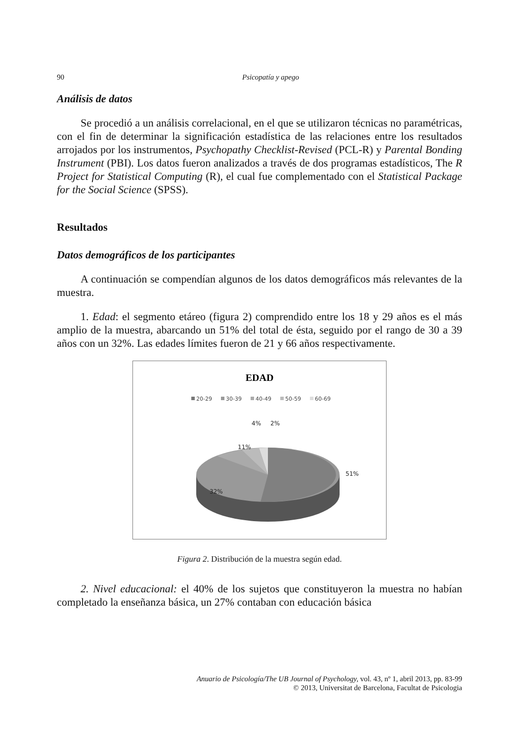90 Psicopatía y apego
Análisis de datos
Se procedió a un análisis correlacional, en el que se utilizaron técnicas no paramétricas, con el fin de determinar la significación estadística de las relaciones entre los resultados arrojados por los instrumentos, Psychopathy Checklist-Revised (PCL-R) y Parental Bonding Instrument (PBI). Los datos fueron analizados a través de dos programas estadísticos, The R Project for Statistical Computing (R), el cual fue complementado con el Statistical Package for the Social Science (SPSS).
Resultados
Datos demográficos de los participantes
A continuación se compendían algunos de los datos demográficos más relevantes de la muestra.
1. Edad: el segmento etáreo (figura 2) comprendido entre los 18 y 29 años es el más amplio de la muestra, abarcando un 51% del total de ésta, seguido por el rango de 30 a 39 años con un 32%. Las edades límites fueron de 21 y 66 años respectivamente.
EDAD
20-29
30-39
40-49
50-59
60-69
51%
32%
11%
4%
2%
Figura 2. Distribución de la muestra según edad.
2. Nivel educacional: el 40% de los sujetos que constituyeron la muestra no habían completado la enseñanza básica, un 27% contaban con educación básica
Anuario de Psicología/The UB Journal of Psychology, vol. 43, nº 1, abril 2013, pp. 83-99
© 2013, Universitat de Barcelona, Facultat de Psicologia